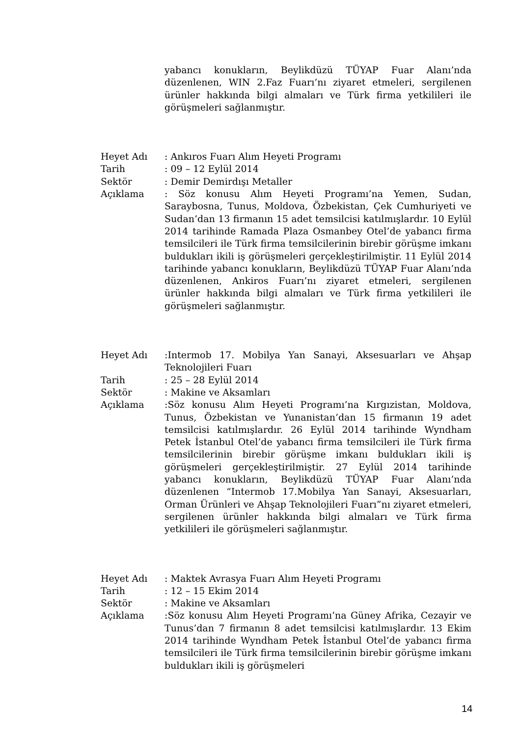yabancı konukların, Beylikdüzü TÜYAP Fuar Alanı’nda düzenlenen, WIN 2.Faz Fuarı’nı ziyaret etmeleri, sergilenen ürünler hakkında bilgi almaları ve Türk firma yetkilileri ile görüşmeleri sağlanmıştır.
Heyet Adı : Ankıros Fuarı Alım Heyeti Programı
Tarih : 09 – 12 Eylül 2014
Sektör : Demir Demirdışı Metaller
Açıklama : Söz konusu Alım Heyeti Programı’na Yemen, Sudan, Saraybosna, Tunus, Moldova, Özbekistan, Çek Cumhuriyeti ve Sudan’dan 13 firmanın 15 adet temsilcisi katılmışlardır. 10 Eylül 2014 tarihinde Ramada Plaza Osmanbey Otel’de yabancı firma temsilcileri ile Türk firma temsilcilerinin birebir görüşme imkanı buldukları ikili iş görüşmeleri gerçekleştirilmiştir. 11 Eylül 2014 tarihinde yabancı konukların, Beylikdüzü TÜYAP Fuar Alanı’nda düzenlenen, Ankiros Fuarı’nı ziyaret etmeleri, sergilenen ürünler hakkında bilgi almaları ve Türk firma yetkilileri ile görüşmeleri sağlanmıştır.
Heyet Adı :Intermob 17. Mobilya Yan Sanayi, Aksesuarları ve Ahşap Teknolojileri Fuarı
Tarih : 25 – 28 Eylül 2014
Sektör : Makine ve Aksamları
Açıklama :Söz konusu Alım Heyeti Programı’na Kırgızistan, Moldova, Tunus, Özbekistan ve Yunanistan’dan 15 firmanın 19 adet temsilcisi katılmışlardır. 26 Eylül 2014 tarihinde Wyndham Petek İstanbul Otel’de yabancı firma temsilcileri ile Türk firma temsilcilerinin birebir görüşme imkanı buldukları ikili iş görüşmeleri gerçekleştirilmiştir. 27 Eylül 2014 tarihinde yabancı konukların, Beylikdüzü TÜYAP Fuar Alanı’nda düzenlenen “Intermob 17.Mobilya Yan Sanayi, Aksesuarları, Orman Ürünleri ve Ahşap Teknolojileri Fuarı”nı ziyaret etmeleri, sergilenen ürünler hakkında bilgi almaları ve Türk firma yetkilileri ile görüşmeleri sağlanmıştır.
Heyet Adı : Maktek Avrasya Fuarı Alım Heyeti Programı
Tarih : 12 – 15 Ekim 2014
Sektör : Makine ve Aksamları
Açıklama :Söz konusu Alım Heyeti Programı’na Güney Afrika, Cezayir ve Tunus’dan 7 firmanın 8 adet temsilcisi katılmışlardır. 13 Ekim 2014 tarihinde Wyndham Petek İstanbul Otel’de yabancı firma temsilcileri ile Türk firma temsilcilerinin birebir görüşme imkanı buldukları ikili iş görüşmeleri
14